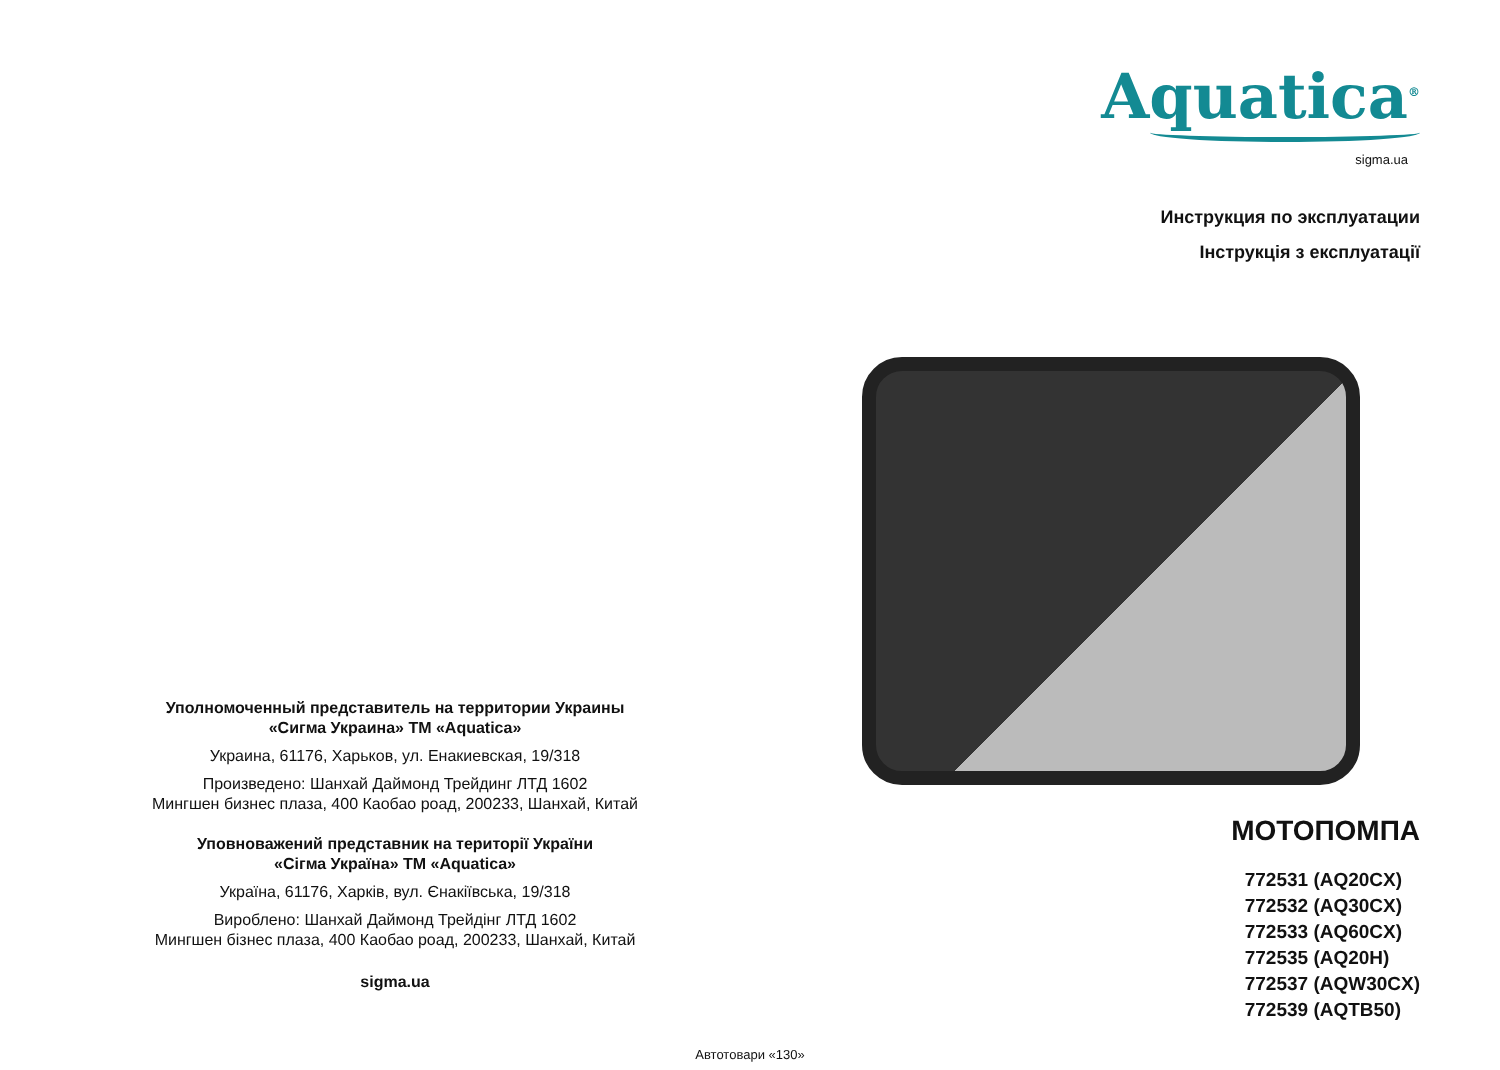Уполномоченный представитель на территории Украины
«Сигма Украина» ТМ «Aquatica»
Украина, 61176, Харьков, ул. Енакиевская, 19/318
Произведено: Шанхай Даймонд Трейдинг ЛТД 1602
Мингшен бизнес плаза, 400 Каобао роад, 200233, Шанхай, Китай
Уповноважений представник на території України
«Сігма Україна» ТМ «Aquatica»
Україна, 61176, Харків, вул. Єнакіївська, 19/318
Вироблено: Шанхай Даймонд Трейдінг ЛТД 1602
Мингшен бізнес плаза, 400 Каобао роад, 200233, Шанхай, Китай
sigma.ua
Aquatica<sup>®</sup>
sigma.ua
Инструкция по эксплуатации
Інструкція з експлуатації
МОТОПОМПА
772531 (AQ20CX)
772532 (AQ30CX)
772533 (AQ60CX)
772535 (AQ20H)
772537 (AQW30CX)
772539 (AQTB50)
Автотовари «130»